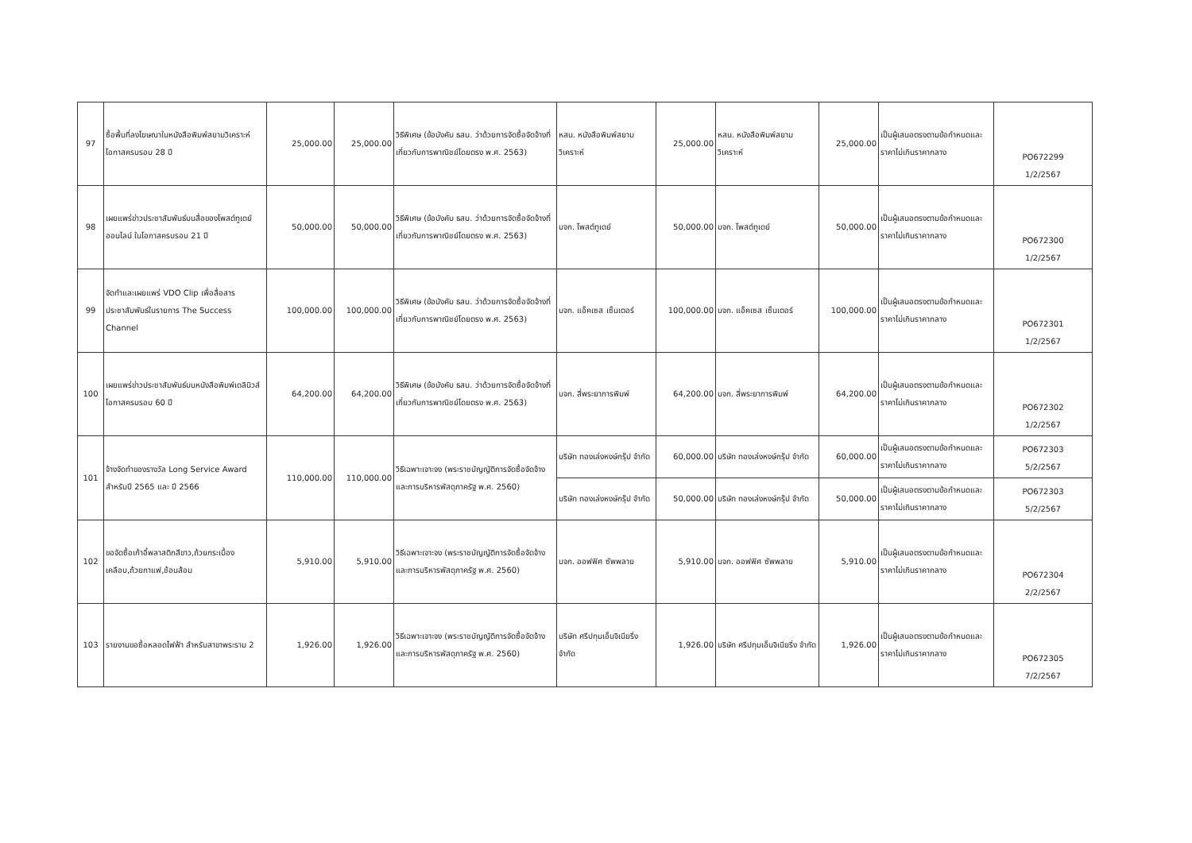| 97 | ซื้อพื้นที่ลงโฆษณาในหนังสือพิมพ์สยามวิเคราะห์โอกาสครบรอบ 28 ปี | 25,000.00 | 25,000.00 | วิธีพิเศษ (ข้อบังคับ ธสน. ว่าด้วยการจัดซื้อจัดจ้างที่เกี่ยวกับการพาณิชย์โดยตรง พ.ศ. 2563) | หสน. หนังสือพิมพ์สยามวิเคราะห์ | 25,000.00 | หสน. หนังสือพิมพ์สยามวิเคราะห์ | 25,000.00 | เป็นผู้เสนอตรงตามข้อกำหนดและราคาไม่เกินราคากลาง | PO672299 1/2/2567 |
| 98 | เผยแพร่ข่าวประชาสัมพันธ์บนสื่อของโพสต์ทูเดย์ออนไลน์ ในโอกาสครบรอบ 21 ปี | 50,000.00 | 50,000.00 | วิธีพิเศษ (ข้อบังคับ ธสน. ว่าด้วยการจัดซื้อจัดจ้างที่เกี่ยวกับการพาณิชย์โดยตรง พ.ศ. 2563) | บจก. โพสต์ทูเดย์ | 50,000.00 | บจก. โพสต์ทูเดย์ | 50,000.00 | เป็นผู้เสนอตรงตามข้อกำหนดและราคาไม่เกินราคากลาง | PO672300 1/2/2567 |
| 99 | จัดทำและเผยแพร่ VDO Clip เพื่อสื่อสารประชาสัมพันธ์ในรายการ The Success Channel | 100,000.00 | 100,000.00 | วิธีพิเศษ (ข้อบังคับ ธสน. ว่าด้วยการจัดซื้อจัดจ้างที่เกี่ยวกับการพาณิชย์โดยตรง พ.ศ. 2563) | บจก. แอ็คเซส เซ็นเตอร์ | 100,000.00 | บจก. แอ็คเซส เซ็นเตอร์ | 100,000.00 | เป็นผู้เสนอตรงตามข้อกำหนดและราคาไม่เกินราคากลาง | PO672301 1/2/2567 |
| 100 | เผยแพร่ข่าวประชาสัมพันธ์บนหนังสือพิมพ์เดลินิวส์ โอกาสครบรอบ 60 ปี | 64,200.00 | 64,200.00 | วิธีพิเศษ (ข้อบังคับ ธสน. ว่าด้วยการจัดซื้อจัดจ้างที่เกี่ยวกับการพาณิชย์โดยตรง พ.ศ. 2563) | บจก. สี่พระยาการพิมพ์ | 64,200.00 | บจก. สี่พระยาการพิมพ์ | 64,200.00 | เป็นผู้เสนอตรงตามข้อกำหนดและราคาไม่เกินราคากลาง | PO672302 1/2/2567 |
| 101 | จ้างจัดทำของรางวัล Long Service Award สำหรับปี 2565 และ ปี 2566 | 110,000.00 | 110,000.00 | วิธีเฉพาะเจาะจง (พระราชบัญญัติการจัดซื้อจัดจ้างและการบริหารพัสดุภาครัฐ พ.ศ. 2560) | บริษัท ทองเล่งหงษ์กรุ๊ป จำกัด | 60,000.00 | บริษัท ทองเล่งหงษ์กรุ๊ป จำกัด | 60,000.00 | เป็นผู้เสนอตรงตามข้อกำหนดและราคาไม่เกินราคากลาง | PO672303 5/2/2567 |
| | | | | | บริษัท ทองเล่งหงษ์กรุ๊ป จำกัด | 50,000.00 | บริษัท ทองเล่งหงษ์กรุ๊ป จำกัด | 50,000.00 | เป็นผู้เสนอตรงตามข้อกำหนดและราคาไม่เกินราคากลาง | PO672303 5/2/2567 |
| 102 | ขอจัดซื้อเก้าอี้พลาสติกสีขาว,ถ้วยกระเบื้องเคลือบ,ถ้วยกาแฟ,ช้อนส้อม | 5,910.00 | 5,910.00 | วิธีเฉพาะเจาะจง (พระราชบัญญัติการจัดซื้อจัดจ้างและการบริหารพัสดุภาครัฐ พ.ศ. 2560) | บจก. ออฟฟิศ ซัพพลาย | 5,910.00 | บจก. ออฟฟิศ ซัพพลาย | 5,910.00 | เป็นผู้เสนอตรงตามข้อกำหนดและราคาไม่เกินราคากลาง | PO672304 2/2/2567 |
| 103 | รายงานขอซื้อหลอดไฟฟ้า สำหรับสาขาพระราม 2 | 1,926.00 | 1,926.00 | วิธีเฉพาะเจาะจง (พระราชบัญญัติการจัดซื้อจัดจ้างและการบริหารพัสดุภาครัฐ พ.ศ. 2560) | บริษัท ศรีปทุมเอ็นจิเนียริ่ง จำกัด | 1,926.00 | บริษัท ศรีปทุมเอ็นจิเนียริ่ง จำกัด | 1,926.00 | เป็นผู้เสนอตรงตามข้อกำหนดและราคาไม่เกินราคากลาง | PO672305 7/2/2567 |